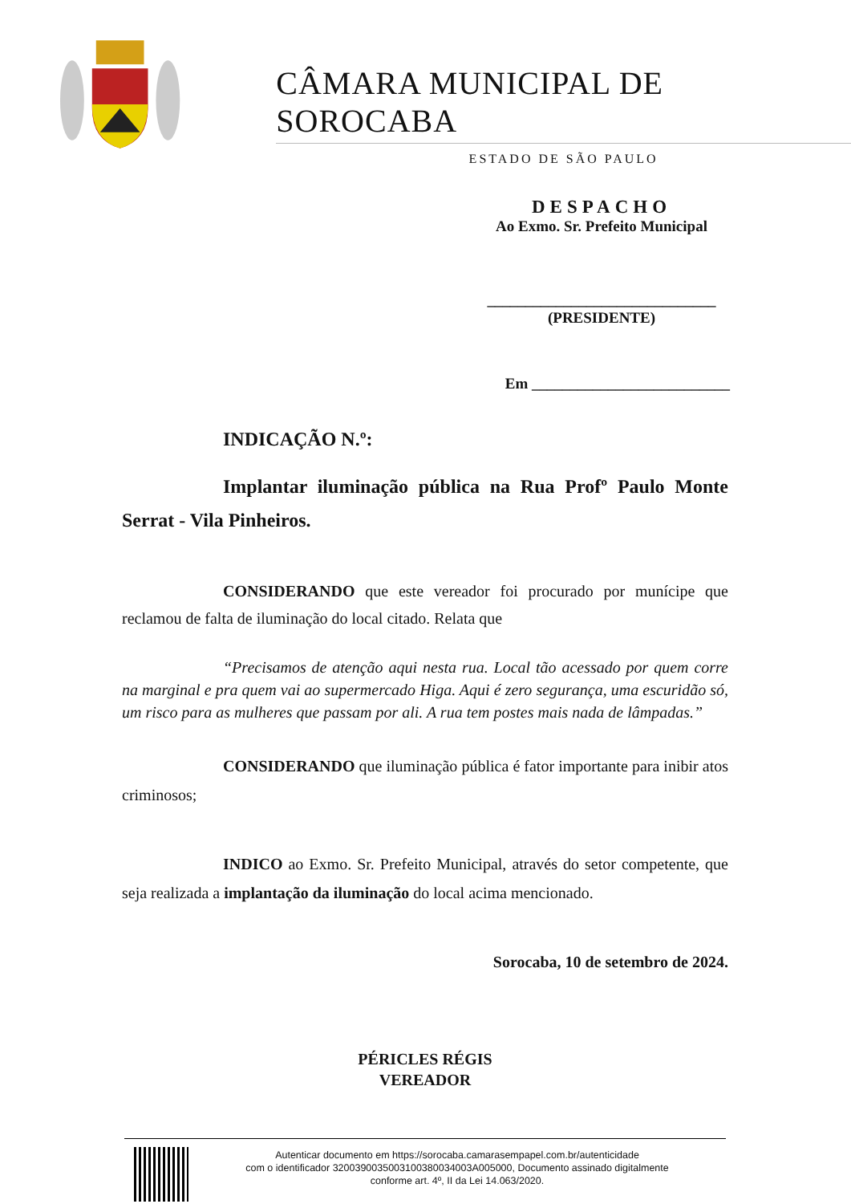CÂMARA MUNICIPAL DE SOROCABA
ESTADO DE SÃO PAULO
DESPACHO
Ao Exmo. Sr. Prefeito Municipal
______________________________
(PRESIDENTE)
Em __________________________
INDICAÇÃO N.º:
Implantar iluminação pública na Rua Profº Paulo Monte Serrat - Vila Pinheiros.
CONSIDERANDO que este vereador foi procurado por munícipe que reclamou de falta de iluminação do local citado. Relata que
“Precisamos de atenção aqui nesta rua. Local tão acessado por quem corre na marginal e pra quem vai ao supermercado Higa. Aqui é zero segurança, uma escuridão só, um risco para as mulheres que passam por ali. A rua tem postes mais nada de lâmpadas.”
CONSIDERANDO que iluminação pública é fator importante para inibir atos criminosos;
INDICO ao Exmo. Sr. Prefeito Municipal, através do setor competente, que seja realizada a implantação da iluminação do local acima mencionado.
Sorocaba, 10 de setembro de 2024.
PÉRICLES RÉGIS
VEREADOR
Autenticar documento em https://sorocaba.camarasempapel.com.br/autenticidade
com o identificador 3200390035003100380034003A005000, Documento assinado digitalmente
conforme art. 4º, II da Lei 14.063/2020.